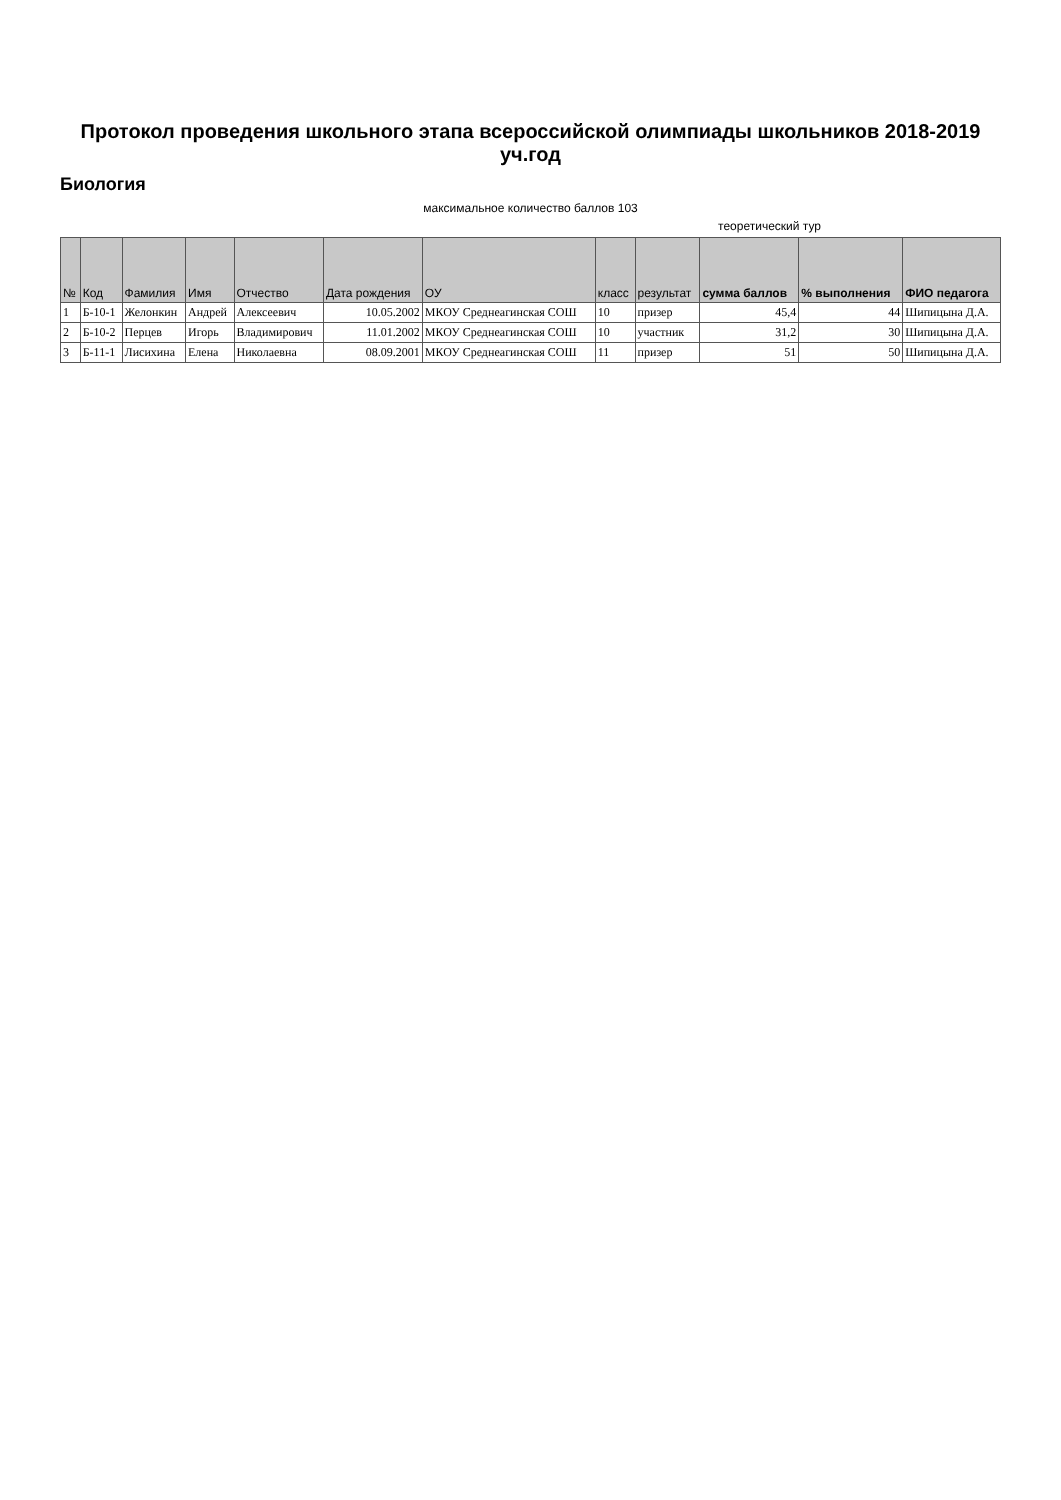Протокол проведения школьного этапа всероссийской олимпиады школьников 2018-2019 уч.год
Биология
максимальное количество баллов 103
теоретический тур
| № | Код | Фамилия | Имя | Отчество | Дата рождения | ОУ | класс | результат | сумма баллов | % выполнения | ФИО педагога |
| --- | --- | --- | --- | --- | --- | --- | --- | --- | --- | --- | --- |
| 1 | Б-10-1 | Желонкин | Андрей | Алексеевич | 10.05.2002 | МКОУ Среднеагинская СОШ | 10 | призер | 45,4 | 44 | Шипицына Д.А. |
| 2 | Б-10-2 | Перцев | Игорь | Владимирович | 11.01.2002 | МКОУ Среднеагинская СОШ | 10 | участник | 31,2 | 30 | Шипицына Д.А. |
| 3 | Б-11-1 | Лисихина | Елена | Николаевна | 08.09.2001 | МКОУ Среднеагинская СОШ | 11 | призер | 51 | 50 | Шипицына Д.А. |